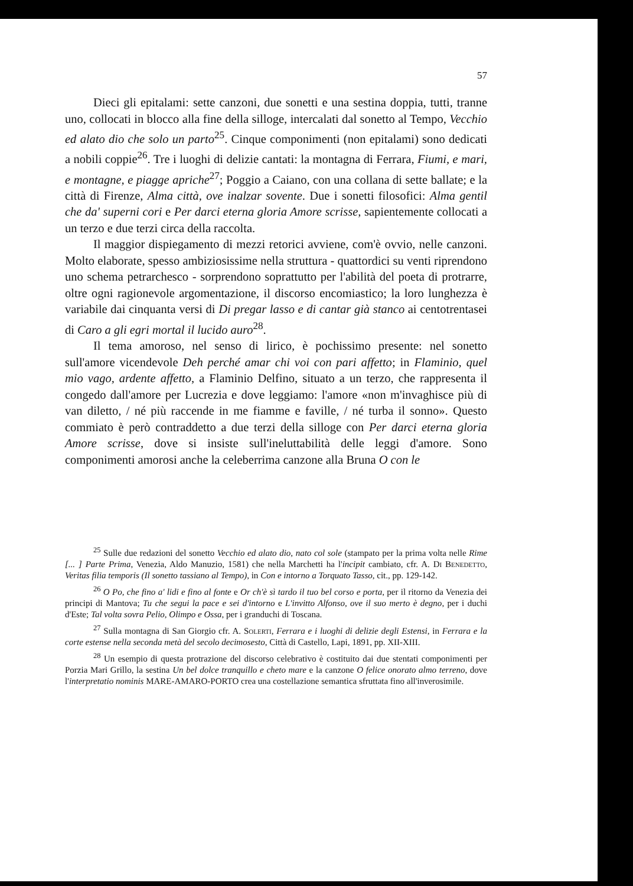57
Dieci gli epitalami: sette canzoni, due sonetti e una sestina doppia, tutti, tranne uno, collocati in blocco alla fine della silloge, intercalati dal sonetto al Tempo, Vecchio ed alato dio che solo un parto<sup>25</sup>. Cinque componimenti (non epitalami) sono dedicati a nobili coppie<sup>26</sup>. Tre i luoghi di delizie cantati: la montagna di Ferrara, Fiumi, e mari, e montagne, e piagge apriche<sup>27</sup>; Poggio a Caiano, con una collana di sette ballate; e la città di Firenze, Alma città, ove inalzar sovente. Due i sonetti filosofici: Alma gentil che da' superni cori e Per darci eterna gloria Amore scrisse, sapientemente collocati a un terzo e due terzi circa della raccolta.
Il maggior dispiegamento di mezzi retorici avviene, com'è ovvio, nelle canzoni. Molto elaborate, spesso ambiziosissime nella struttura - quattordici su venti riprendono uno schema petrarchesco - sorprendono soprattutto per l'abilità del poeta di protrarre, oltre ogni ragionevole argomentazione, il discorso encomiastico; la loro lunghezza è variabile dai cinquanta versi di Di pregar lasso e di cantar già stanco ai centotrentasei di Caro a gli egri mortal il lucido auro<sup>28</sup>.
Il tema amoroso, nel senso di lirico, è pochissimo presente: nel sonetto sull'amore vicendevole Deh perché amar chi voi con pari affetto; in Flaminio, quel mio vago, ardente affetto, a Flaminio Delfino, situato a un terzo, che rappresenta il congedo dall'amore per Lucrezia e dove leggiamo: l'amore «non m'invaghisce più di van diletto, / né più raccende in me fiamme e faville, / né turba il sonno». Questo commiato è però contraddetto a due terzi della silloge con Per darci eterna gloria Amore scrisse, dove si insiste sull'ineluttabilità delle leggi d'amore. Sono componimenti amorosi anche la celeberrima canzone alla Bruna O con le
<sup>25</sup> Sulle due redazioni del sonetto Vecchio ed alato dio, nato col sole (stampato per la prima volta nelle Rime [... ] Parte Prima, Venezia, Aldo Manuzio, 1581) che nella Marchetti ha l'incipit cambiato, cfr. A. Di Benedetto, Veritas filia temporis (Il sonetto tassiano al Tempo), in Con e intorno a Torquato Tasso, cit., pp. 129-142.
<sup>26</sup> O Po, che fino a' lidi e fino al fonte e Or ch'è sì tardo il tuo bel corso e porta, per il ritorno da Venezia dei principi di Mantova; Tu che segui la pace e sei d'intorno e L'invitto Alfonso, ove il suo merto è degno, per i duchi d'Este; Tal volta sovra Pelio, Olimpo e Ossa, per i granduchi di Toscana.
<sup>27</sup> Sulla montagna di San Giorgio cfr. A. Solerti, Ferrara e i luoghi di delizie degli Estensi, in Ferrara e la corte estense nella seconda metà del secolo decimosesto, Città di Castello, Lapi, 1891, pp. XII-XIII.
<sup>28</sup> Un esempio di questa protrazione del discorso celebrativo è costituito dai due stentati componimenti per Porzia Mari Grillo, la sestina Un bel dolce tranquillo e cheto mare e la canzone O felice onorato almo terreno, dove l'interpretatio nominis MARE-AMARO-PORTO crea una costellazione semantica sfruttata fino all'inverosimile.